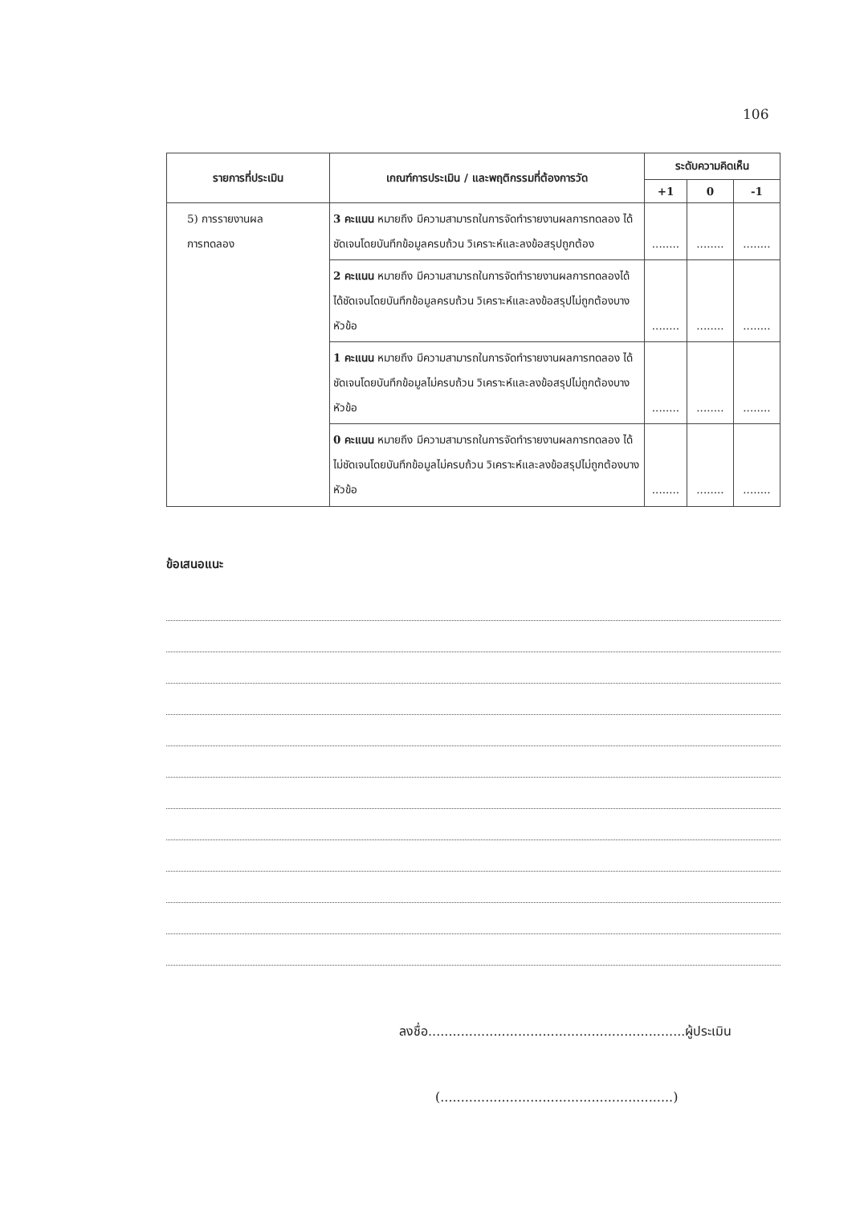106
| รายการที่ประเมิน | เกณฑ์การประเมิน / และพฤติกรรมที่ต้องการวัด | ระดับความคิดเห็น | | |
| --- | --- | --- | --- | --- |
| | | +1 | 0 | -1 |
| 5) การรายงานผล การทดลอง | 3 คะแนน หมายถึง มีความสามารถในการจัดทำรายงานผลการทดลอง ได้ชัดเจนโดยบันทึกข้อมูลครบถ้วน วิเคราะห์และลงข้อสรุปถูกต้อง | ........ | ........ | ........ |
| | 2 คะแนน หมายถึง มีความสามารถในการจัดทำรายงานผลการทดลองได้ ได้ชัดเจนโดยบันทึกข้อมูลครบถ้วน วิเคราะห์และลงข้อสรุปไม่ถูกต้องบางหัวข้อ | ........ | ........ | ........ |
| | 1 คะแนน หมายถึง มีความสามารถในการจัดทำรายงานผลการทดลอง ได้ชัดเจนโดยบันทึกข้อมูลไม่ครบถ้วน วิเคราะห์และลงข้อสรุปไม่ถูกต้องบางหัวข้อ | ........ | ........ | ........ |
| | 0 คะแนน หมายถึง มีความสามารถในการจัดทำรายงานผลการทดลอง ได้ไม่ชัดเจนโดยบันทึกข้อมูลไม่ครบถ้วน วิเคราะห์และลงข้อสรุปไม่ถูกต้องบางหัวข้อ | ........ | ........ | ........ |
ข้อเสนอแนะ
ลงชื่อ...............................................................ผู้ประเมิน
(.........................................................)